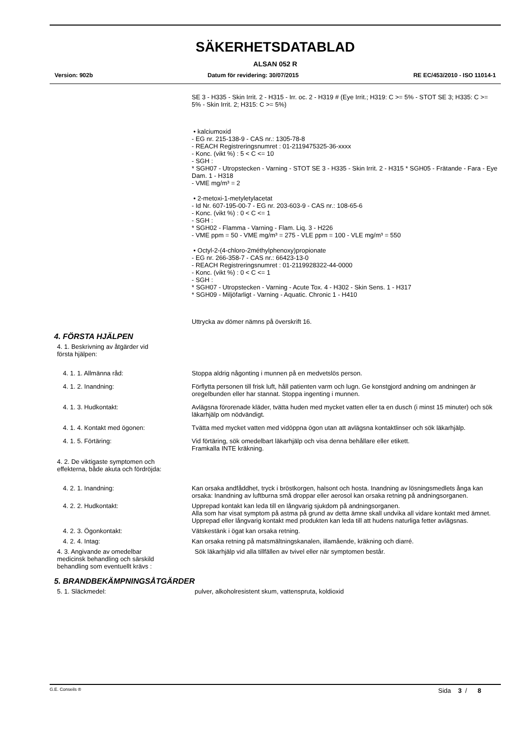SÄKERHETSDATABLAD
ALSAN 052 R
Version: 902b Datum för revidering: 30/07/2015 RE EC/453/2010 - ISO 11014-1
SE 3 - H335 - Skin Irrit. 2 - H315 - Irr. oc. 2 - H319 # (Eye Irrit.; H319: C >= 5% - STOT SE 3; H335: C >= 5% - Skin Irrit. 2; H315: C >= 5%)
• kalciumoxid
- EG nr. 215-138-9 - CAS nr.: 1305-78-8
- REACH Registreringsnumret : 01-2119475325-36-xxxx
- Konc. (vikt %) : 5 < C <= 10
- SGH :
* SGH07 - Utropstecken - Varning - STOT SE 3 - H335 - Skin Irrit. 2 - H315 * SGH05 - Frätande - Fara - Eye Dam. 1 - H318
- VME mg/m³ = 2
• 2-metoxi-1-metyletylacetat
- Id Nr. 607-195-00-7 - EG nr. 203-603-9 - CAS nr.: 108-65-6
- Konc. (vikt %) : 0 < C <= 1
- SGH :
* SGH02 - Flamma - Varning - Flam. Liq. 3 - H226
- VME ppm = 50 - VME mg/m³ = 275 - VLE ppm = 100 - VLE mg/m³ = 550
• Octyl-2-(4-chloro-2méthylphenoxy)propionate
- EG nr. 266-358-7 - CAS nr.: 66423-13-0
- REACH Registreringsnumret : 01-2119928322-44-0000
- Konc. (vikt %) : 0 < C <= 1
- SGH :
* SGH07 - Utropstecken - Varning - Acute Tox. 4 - H302 - Skin Sens. 1 - H317
* SGH09 - Miljöfarligt - Varning - Aquatic. Chronic 1 - H410
Uttrycka av dömer nämns på överskrift 16.
4. FÖRSTA HJÄLPEN
4. 1. Beskrivning av åtgärder vid
första hjälpen:
4. 1. 1. Allmänna råd: Stoppa aldrig någonting i munnen på en medvetslös person.
4. 1. 2. Inandning: Förflytta personen till frisk luft, håll patienten varm och lugn. Ge konstgjord andning om andningen är oregelbunden eller har stannat. Stoppa ingenting i munnen.
4. 1. 3. Hudkontakt: Avlägsna förorenade kläder, tvätta huden med mycket vatten eller ta en dusch (i minst 15 minuter) och sök läkarhjälp om nödvändigt.
4. 1. 4. Kontakt med ögonen: Tvätta med mycket vatten med vidöppna ögon utan att avlägsna kontaktlinser och sök läkarhjälp.
4. 1. 5. Förtäring: Vid förtäring, sök omedelbart läkarhjälp och visa denna behållare eller etikett.
Framkalla INTE kräkning.
4. 2. De viktigaste symptomen och
effekterna, både akuta och fördröjda:
4. 2. 1. Inandning: Kan orsaka andfåddhet, tryck i bröstkorgen, halsont och hosta. Inandning av lösningsmedlets ånga kan orsaka: Inandning av luftburna små droppar eller aerosol kan orsaka retning på andningsorganen.
4. 2. 2. Hudkontakt: Upprepad kontakt kan leda till en långvarig sjukdom på andningsorganen.
Alla som har visat symptom på astma på grund av detta ämne skall undvika all vidare kontakt med ämnet.
Upprepad eller långvarig kontakt med produkten kan leda till att hudens naturliga fetter avlägsnas.
4. 2. 3. Ögonkontakt: Vätskestänk i ögat kan orsaka retning.
4. 2. 4. Intag: Kan orsaka retning på matsmältningskanalen, illamående, kräkning och diarré.
4. 3. Angivande av omedelbar
medicinsk behandling och särskild
behandling som eventuellt krävs :
Sök läkarhjälp vid alla tillfällen av tvivel eller när symptomen består.
5. BRANDBEKÄMPNINGSÅTGÄRDER
5. 1. Släckmedel: pulver, alkoholresistent skum, vattenspruta, koldioxid
G.E. Conseils ® Sida 3 / 8